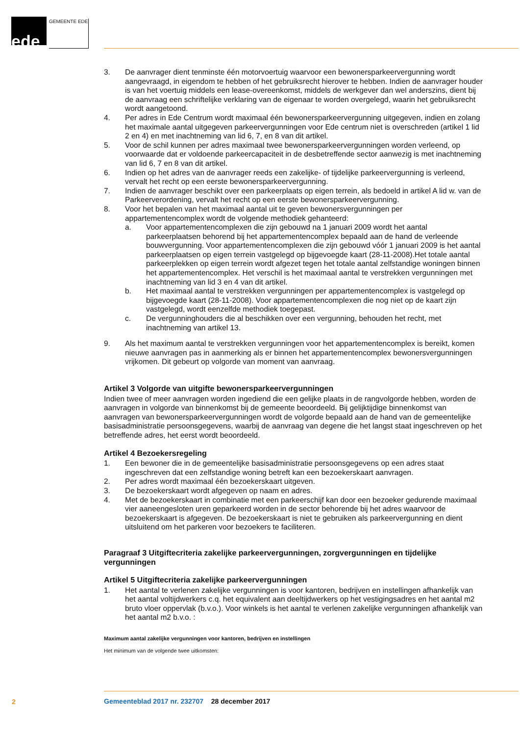ede GEMEENTE EDE
3. De aanvrager dient tenminste één motorvoertuig waarvoor een bewonersparkeervergunning wordt aangevraagd, in eigendom te hebben of het gebruiksrecht hierover te hebben. Indien de aanvrager houder is van het voertuig middels een lease-overeenkomst, middels de werkgever dan wel anderszins, dient bij de aanvraag een schriftelijke verklaring van de eigenaar te worden overgelegd, waarin het gebruiksrecht wordt aangetoond.
4. Per adres in Ede Centrum wordt maximaal één bewonersparkeervergunning uitgegeven, indien en zolang het maximale aantal uitgegeven parkeervergunningen voor Ede centrum niet is overschreden (artikel 1 lid 2 en 4) en met inachtneming van lid 6, 7, en 8 van dit artikel.
5. Voor de schil kunnen per adres maximaal twee bewonersparkeervergunningen worden verleend, op voorwaarde dat er voldoende parkeercapaciteit in de desbetreffende sector aanwezig is met inachtneming van lid 6, 7 en 8 van dit artikel.
6. Indien op het adres van de aanvrager reeds een zakelijke- of tijdelijke parkeervergunning is verleend, vervalt het recht op een eerste bewonersparkeervergunning.
7. Indien de aanvrager beschikt over een parkeerplaats op eigen terrein, als bedoeld in artikel A lid w. van de Parkeerverordening, vervalt het recht op een eerste bewonersparkeervergunning.
8. Voor het bepalen van het maximaal aantal uit te geven bewonersvergunningen per appartementencomplex wordt de volgende methodiek gehanteerd:
a. Voor appartementencomplexen die zijn gebouwd na 1 januari 2009 wordt het aantal parkeerplaatsen behorend bij het appartementencomplex bepaald aan de hand de verleende bouwvergunning. Voor appartementencomplexen die zijn gebouwd vóór 1 januari 2009 is het aantal parkeerplaatsen op eigen terrein vastgelegd op bijgevoegde kaart (28-11-2008).Het totale aantal parkeerplekken op eigen terrein wordt afgezet tegen het totale aantal zelfstandige woningen binnen het appartementencomplex. Het verschil is het maximaal aantal te verstrekken vergunningen met inachtneming van lid 3 en 4 van dit artikel.
b. Het maximaal aantal te verstrekken vergunningen per appartementencomplex is vastgelegd op bijgevoegde kaart (28-11-2008). Voor appartementencomplexen die nog niet op de kaart zijn vastgelegd, wordt eenzelfde methodiek toegepast.
c. De vergunninghouders die al beschikken over een vergunning, behouden het recht, met inachtneming van artikel 13.
9. Als het maximum aantal te verstrekken vergunningen voor het appartementencomplex is bereikt, komen nieuwe aanvragen pas in aanmerking als er binnen het appartementencomplex bewonersvergunningen vrijkomen. Dit gebeurt op volgorde van moment van aanvraag.
Artikel 3 Volgorde van uitgifte bewonersparkeervergunningen
Indien twee of meer aanvragen worden ingediend die een gelijke plaats in de rangvolgorde hebben, worden de aanvragen in volgorde van binnenkomst bij de gemeente beoordeeld. Bij gelijktijdige binnenkomst van aanvragen van bewonersparkeervergunningen wordt de volgorde bepaald aan de hand van de gemeentelijke basisadministratie persoonsgegevens, waarbij de aanvraag van degene die het langst staat ingeschreven op het betreffende adres, het eerst wordt beoordeeld.
Artikel 4 Bezoekersregeling
1. Een bewoner die in de gemeentelijke basisadministratie persoonsgegevens op een adres staat ingeschreven dat een zelfstandige woning betreft kan een bezoekerskaart aanvragen.
2. Per adres wordt maximaal één bezoekerskaart uitgeven.
3. De bezoekerskaart wordt afgegeven op naam en adres.
4. Met de bezoekerskaart in combinatie met een parkeerschijf kan door een bezoeker gedurende maximaal vier aaneengesloten uren geparkeerd worden in de sector behorende bij het adres waarvoor de bezoekerskaart is afgegeven. De bezoekerskaart is niet te gebruiken als parkeervergunning en dient uitsluitend om het parkeren voor bezoekers te faciliteren.
Paragraaf 3 Uitgiftecriteria zakelijke parkeervergunningen, zorgvergunningen en tijdelijke vergunningen
Artikel 5 Uitgiftecriteria zakelijke parkeervergunningen
1. Het aantal te verlenen zakelijke vergunningen is voor kantoren, bedrijven en instellingen afhankelijk van het aantal voltijdwerkers c.q. het equivalent aan deeltijdwerkers op het vestigingsadres en het aantal m2 bruto vloer oppervlak (b.v.o.). Voor winkels is het aantal te verlenen zakelijke vergunningen afhankelijk van het aantal m2 b.v.o. :
Maximum aantal zakelijke vergunningen voor kantoren, bedrijven en instellingen
Het minimum van de volgende twee uitkomsten:
2
Gemeenteblad 2017 nr. 232707 28 december 2017